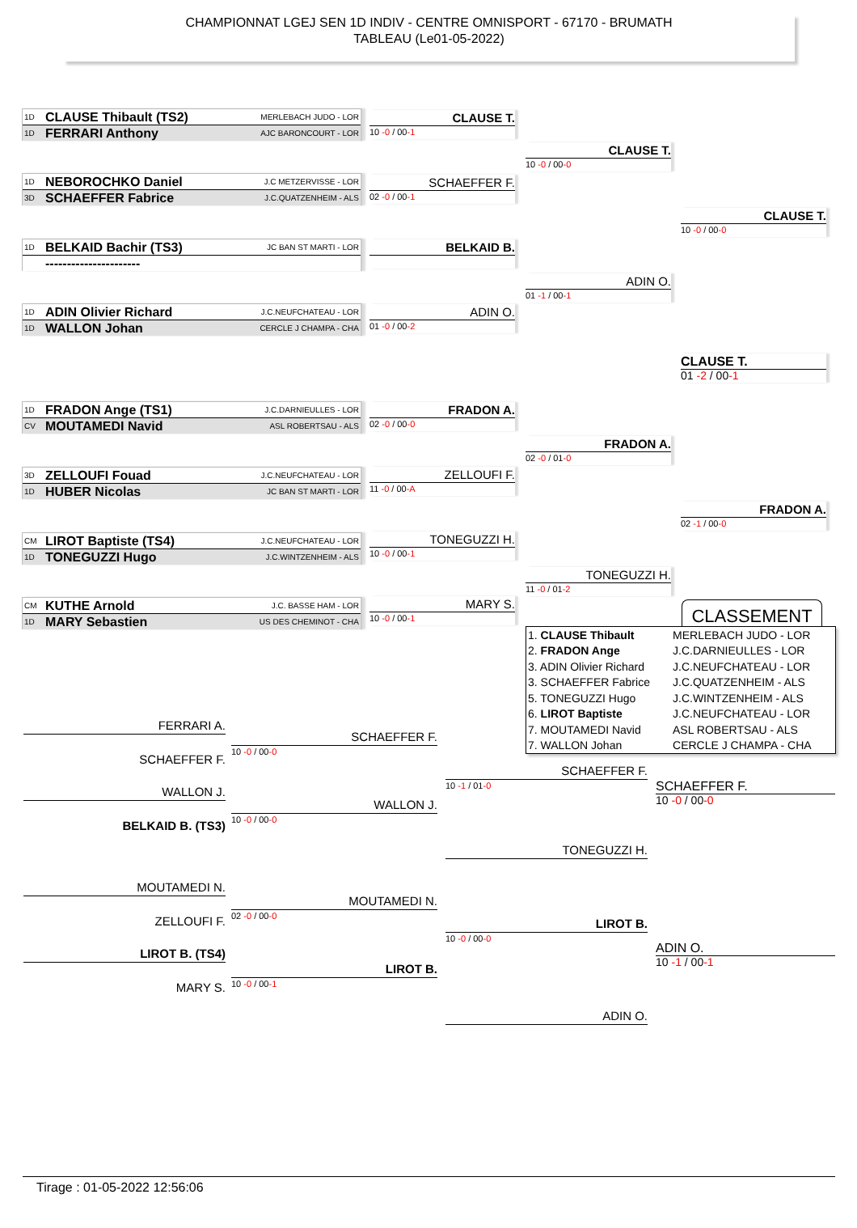CHAMPIONNAT LGEJ SEN 1D INDIV - CENTRE OMNISPORT - 67170 - BRUMATH
TABLEAU (Le01-05-2022)
1D CLAUSE Thibault (TS2) MERLEBACH JUDO - LOR
1D FERRARI Anthony AJC BARONCOURT - LOR
1D NEBOROCHKO Daniel J.C METZERVISSE - LOR
3D SCHAEFFER Fabrice J.C.QUATZENHEIM - ALS
1D BELKAID Bachir (TS3) JC BAN ST MARTI - LOR
----------------------
1D ADIN Olivier Richard J.C.NEUFCHATEAU - LOR
1D WALLON Johan CERCLE J CHAMPA - CHA
1D FRADON Ange (TS1) J.C.DARNIEULLES - LOR
CV MOUTAMEDI Navid ASL ROBERTSAU - ALS
3D ZELLOUFI Fouad J.C.NEUFCHATEAU - LOR
1D HUBER Nicolas JC BAN ST MARTI - LOR
CM LIROT Baptiste (TS4) J.C.NEUFCHATEAU - LOR
1D TONEGUZZI Hugo J.C.WINTZENHEIM - ALS
CM KUTHE Arnold J.C. BASSE HAM - LOR
1D MARY Sebastien US DES CHEMINOT - CHA
CLAUSE T.
10 -0 / 00-1
SCHAEFFER F.
02 -0 / 00-1
BELKAID B.
ADIN O.
01 -0 / 00-2
FRADON A.
02 -0 / 00-0
ZELLOUFI F.
11 -0 / 00-A
TONEGUZZI H.
10 -0 / 00-1
MARY S.
10 -0 / 00-1
CLAUSE T.
10 -0 / 00-0
ADIN O.
01 -1 / 00-1
FRADON A.
02 -0 / 01-0
TONEGUZZI H.
11 -0 / 01-2
CLAUSE T.
10 -0 / 00-0
CLAUSE T.
01 -2 / 00-1
FRADON A.
02 -1 / 00-0
CLASSEMENT
| 1. CLAUSE Thibault | MERLEBACH JUDO - LOR |
| 2. FRADON Ange | J.C.DARNIEULLES - LOR |
| 3. ADIN Olivier Richard | J.C.NEUFCHATEAU - LOR |
| 3. SCHAEFFER Fabrice | J.C.QUATZENHEIM - ALS |
| 5. TONEGUZZI Hugo | J.C.WINTZENHEIM - ALS |
| 6. LIROT Baptiste | J.C.NEUFCHATEAU - LOR |
| 7. MOUTAMEDI Navid | ASL ROBERTSAU - ALS |
| 7. WALLON Johan | CERCLE J CHAMPA - CHA |
FERRARI A.
SCHAEFFER F.
WALLON J.
BELKAID B. (TS3)
MOUTAMEDI N.
ZELLOUFI F.
LIROT B. (TS4)
MARY S.
SCHAEFFER F.
10 -0 / 00-0
WALLON J.
10 -0 / 00-0
MOUTAMEDI N.
02 -0 / 00-0
LIROT B.
10 -0 / 00-1
SCHAEFFER F.
10 -1 / 01-0
TONEGUZZI H.
LIROT B.
10 -0 / 00-0
ADIN O.
SCHAEFFER F.
10 -0 / 00-0
ADIN O.
10 -1 / 00-1
Tirage : 01-05-2022 12:56:06